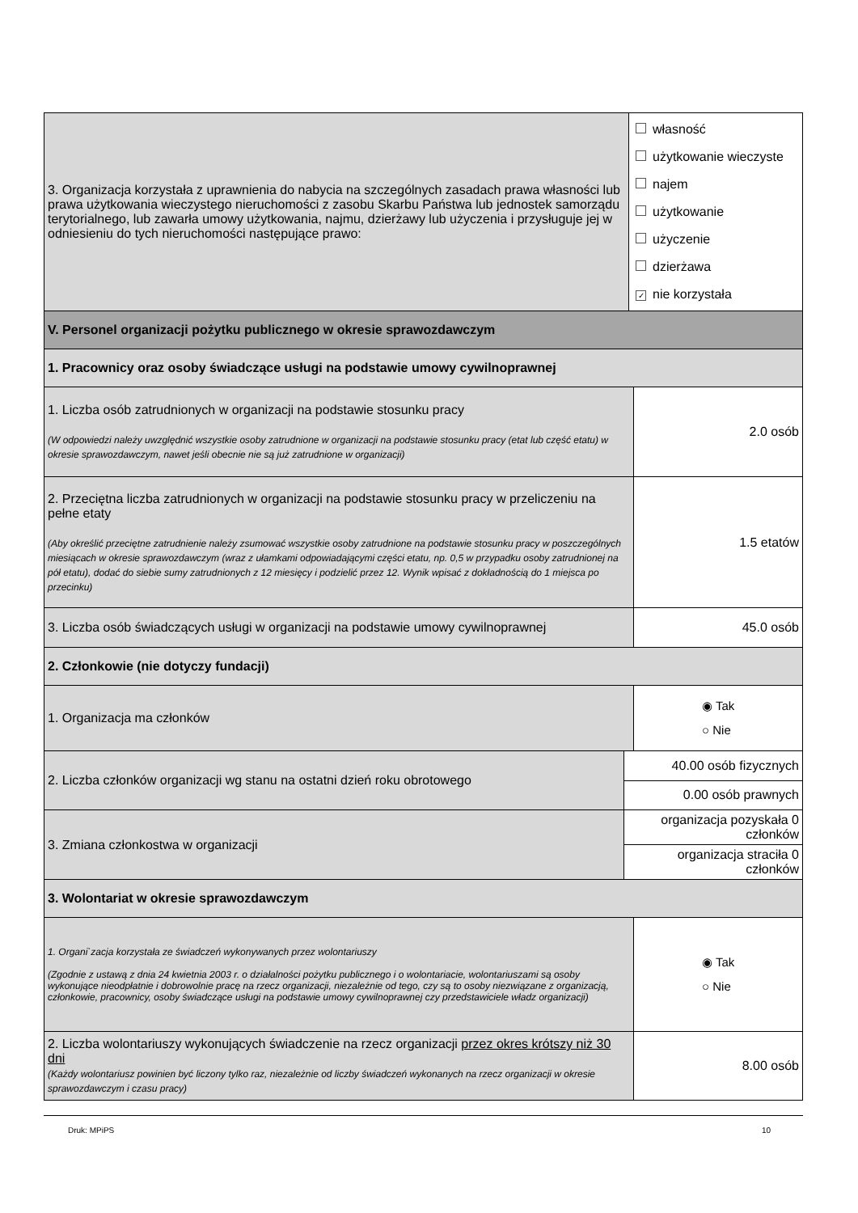| 3. Organizacja korzystała z uprawnienia do nabycia na szczególnych zasadach prawa własności lub prawa użytkowania wieczystego nieruchomości z zasobu Skarbu Państwa lub jednostek samorządu terytorialnego, lub zawarła umowy użytkowania, najmu, dzierżawy lub użyczenia i przysługuje jej w odniesieniu do tych nieruchomości następujące prawo: | | własność użytkowanie wieczyste najem użytkowanie użyczenie dzierżawa ✓ nie korzystała | |
| V. Personel organizacji pożytku publicznego w okresie sprawozdawczym | | | |
| 1. Pracownicy oraz osoby świadczące usługi na podstawie umowy cywilnoprawnej | | | |
| 1. Liczba osób zatrudnionych w organizacji na podstawie stosunku pracy (W odpowiedzi należy uwzględnić wszystkie osoby zatrudnione w organizacji na podstawie stosunku pracy (etat lub część etatu) w okresie sprawozdawczym, nawet jeśli obecnie nie są już zatrudnione w organizacji) | | | 2.0 osób |
| 2. Przeciętna liczba zatrudnionych w organizacji na podstawie stosunku pracy w przeliczeniu na pełne etaty (Aby określić przeciętne zatrudnienie należy zsumować wszystkie osoby zatrudnione na podstawie stosunku pracy w poszczególnych miesiącach w okresie sprawozdawczym (wraz z ułamkami odpowiadającymi części etatu, np. 0,5 w przypadku osoby zatrudnionej na pół etatu), dodać do siebie sumy zatrudnionych z 12 miesięcy i podzielić przez 12. Wynik wpisać z dokładnością do 1 miejsca po przecinku) | | | 1.5 etatów |
| 3. Liczba osób świadczących usługi w organizacji na podstawie umowy cywilnoprawnej | | | 45.0 osób |
| 2. Członkowie (nie dotyczy fundacji) | | | |
| 1. Organizacja ma członków | | | ◉ Tak ○ Nie |
| 2. Liczba członków organizacji wg stanu na ostatni dzień roku obrotowego | 40.00 osób fizycznych | | |
| | 0.00 osób prawnych | | |
| 3. Zmiana członkostwa w organizacji | organizacja pozyskała 0 członków | | |
| | organizacja straciła 0 członków | | |
| 3. Wolontariat w okresie sprawozdawczym | | | |
| 1. Organi`zacja korzystała ze świadczeń wykonywanych przez wolontariuszy (Zgodnie z ustawą z dnia 24 kwietnia 2003 r. o działalności pożytku publicznego i o wolontariacie, wolontariuszami są osoby wykonujące nieodpłatnie i dobrowolnie pracę na rzecz organizacji, niezależnie od tego, czy są to osoby niezwiązane z organizacją, członkowie, pracownicy, osoby świadczące usługi na podstawie umowy cywilnoprawnej czy przedstawiciele władz organizacji) | | | ◉ Tak ○ Nie |
| 2. Liczba wolontariuszy wykonujących świadczenie na rzecz organizacji przez okres krótszy niż 30 dni (Każdy wolontariusz powinien być liczony tylko raz, niezależnie od liczby świadczeń wykonanych na rzecz organizacji w okresie sprawozdawczym i czasu pracy) | | | 8.00 osób |
Druk: MPiPS 10